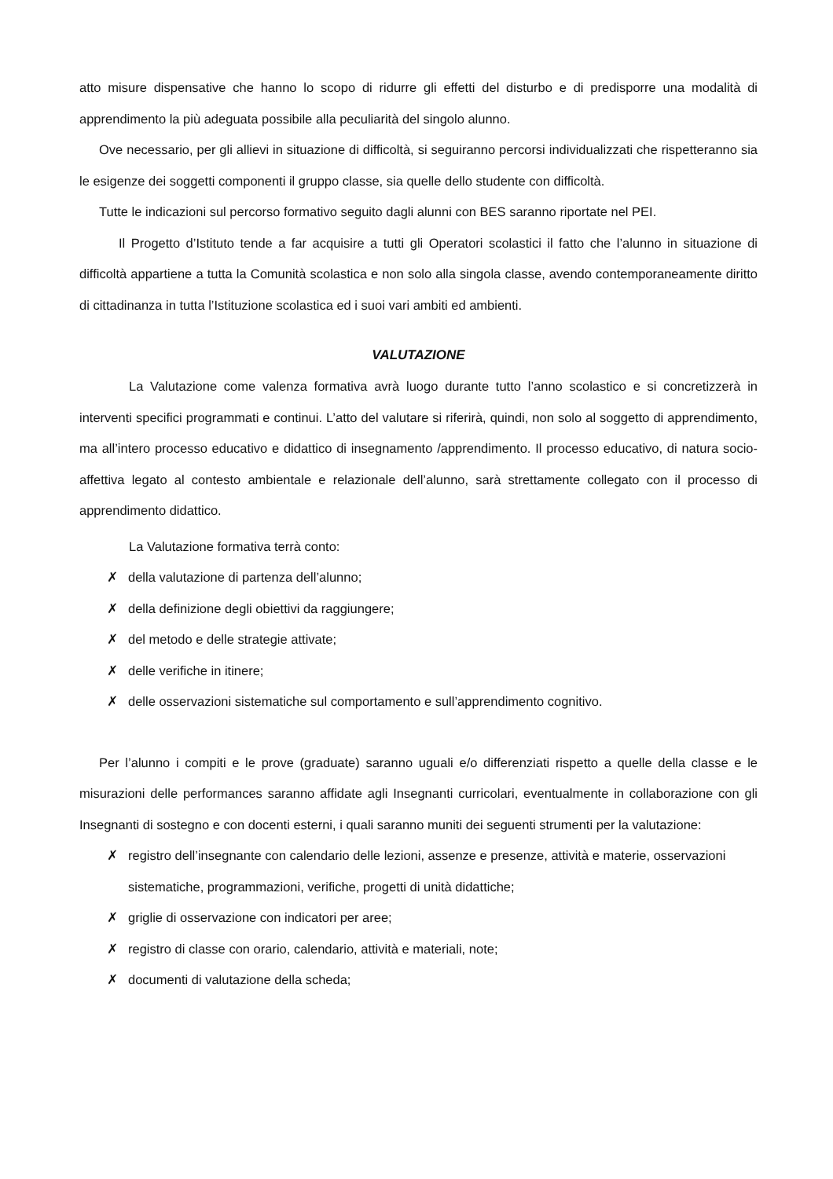atto misure dispensative che hanno lo scopo di ridurre gli effetti del disturbo e di predisporre una modalità di apprendimento la più adeguata possibile alla peculiarità del singolo alunno.
Ove necessario, per gli allievi in situazione di difficoltà, si seguiranno percorsi individualizzati che rispetteranno sia le esigenze dei soggetti componenti il gruppo classe, sia quelle dello studente con difficoltà.
Tutte le indicazioni sul percorso formativo seguito dagli alunni con BES saranno riportate nel PEI.
Il Progetto d’Istituto tende a far acquisire a tutti gli Operatori scolastici il fatto che l’alunno in situazione di difficoltà appartiene a tutta la Comunità scolastica e non solo alla singola classe, avendo contemporaneamente diritto di cittadinanza in tutta l’Istituzione scolastica ed i suoi vari ambiti ed ambienti.
VALUTAZIONE
La Valutazione come valenza formativa avrà luogo durante tutto l’anno scolastico e si concretizzerà in interventi specifici programmati e continui. L’atto del valutare si riferirà, quindi, non solo al soggetto di apprendimento, ma all’intero processo educativo e didattico di insegnamento /apprendimento. Il processo educativo, di natura socio-affettiva legato al contesto ambientale e relazionale dell’alunno, sarà strettamente collegato con il processo di apprendimento didattico.
La Valutazione formativa terrà conto:
✗ della valutazione di partenza dell’alunno;
✗ della definizione degli obiettivi da raggiungere;
✗ del metodo e delle strategie attivate;
✗ delle verifiche in itinere;
✗ delle osservazioni sistematiche sul comportamento e sull’apprendimento cognitivo.
Per l’alunno i compiti e le prove (graduate) saranno uguali e/o differenziati rispetto a quelle della classe e le misurazioni delle performances saranno affidate agli Insegnanti curricolari, eventualmente in collaborazione con gli Insegnanti di sostegno e con docenti esterni, i quali saranno muniti dei seguenti strumenti per la valutazione:
✗ registro dell’insegnante con calendario delle lezioni, assenze e presenze, attività e materie, osservazioni sistematiche, programmazioni, verifiche, progetti di unità didattiche;
✗ griglie di osservazione con indicatori per aree;
✗ registro di classe con orario, calendario, attività e materiali, note;
✗ documenti di valutazione della scheda;